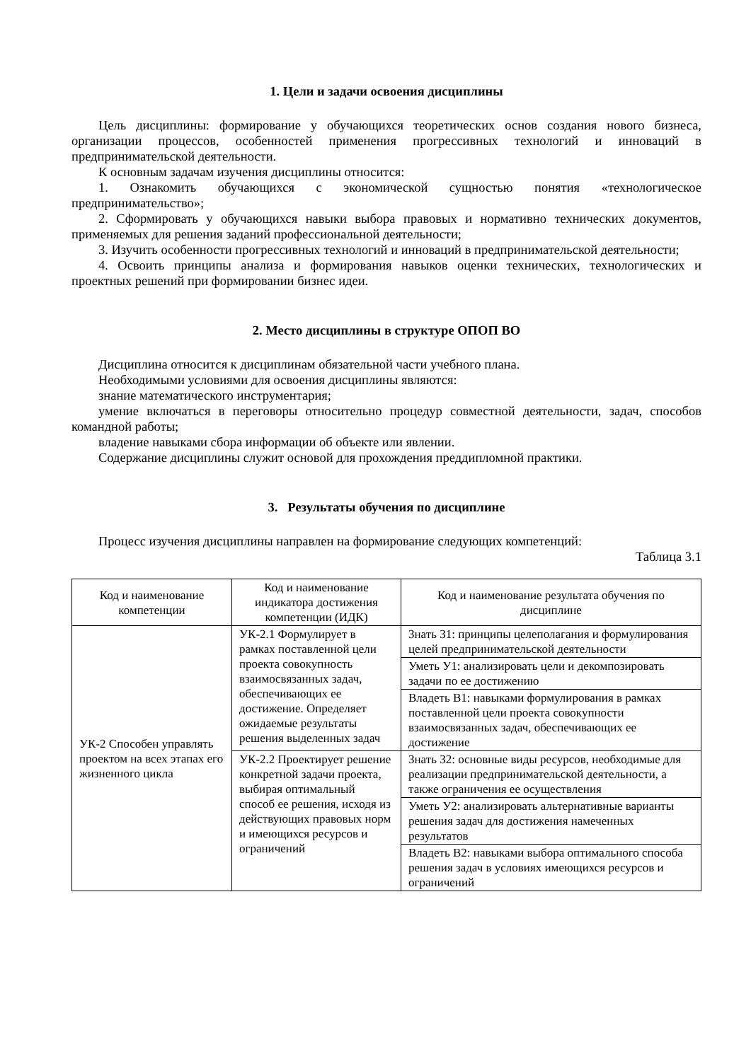1. Цели и задачи освоения дисциплины
Цель дисциплины: формирование у обучающихся теоретических основ создания нового бизнеса, организации процессов, особенностей применения прогрессивных технологий и инноваций в предпринимательской деятельности.
К основным задачам изучения дисциплины относится:
1. Ознакомить обучающихся с экономической сущностью понятия «технологическое предпринимательство»;
2. Сформировать у обучающихся навыки выбора правовых и нормативно технических документов, применяемых для решения заданий профессиональной деятельности;
3. Изучить особенности прогрессивных технологий и инноваций в предпринимательской деятельности;
4. Освоить принципы анализа и формирования навыков оценки технических, технологических и проектных решений при формировании бизнес идеи.
2. Место дисциплины в структуре ОПОП ВО
Дисциплина относится к дисциплинам обязательной части учебного плана.
Необходимыми условиями для освоения дисциплины являются:
знание математического инструментария;
умение включаться в переговоры относительно процедур совместной деятельности, задач, способов командной работы;
владение навыками сбора информации об объекте или явлении.
Содержание дисциплины служит основой для прохождения преддипломной практики.
3. Результаты обучения по дисциплине
Процесс изучения дисциплины направлен на формирование следующих компетенций:
Таблица 3.1
| Код и наименование компетенции | Код и наименование индикатора достижения компетенции (ИДК) | Код и наименование результата обучения по дисциплине |
| --- | --- | --- |
| УК-2 Способен управлять проектом на всех этапах его жизненного цикла | УК-2.1 Формулирует в рамках поставленной цели проекта совокупность взаимосвязанных задач, обеспечивающих ее достижение. Определяет ожидаемые результаты решения выделенных задач | Знать З1: принципы целеполагания и формулирования целей предпринимательской деятельности |
| | | Уметь У1: анализировать цели и декомпозировать задачи по ее достижению |
| | | Владеть В1: навыками формулирования в рамках поставленной цели проекта совокупности взаимосвязанных задач, обеспечивающих ее достижение |
| | УК-2.2 Проектирует решение конкретной задачи проекта, выбирая оптимальный способ ее решения, исходя из действующих правовых норм и имеющихся ресурсов и ограничений | Знать З2: основные виды ресурсов, необходимые для реализации предпринимательской деятельности, а также ограничения ее осуществления |
| | | Уметь У2: анализировать альтернативные варианты решения задач для достижения намеченных результатов |
| | | Владеть В2: навыками выбора оптимального способа решения задач в условиях имеющихся ресурсов и ограничений |